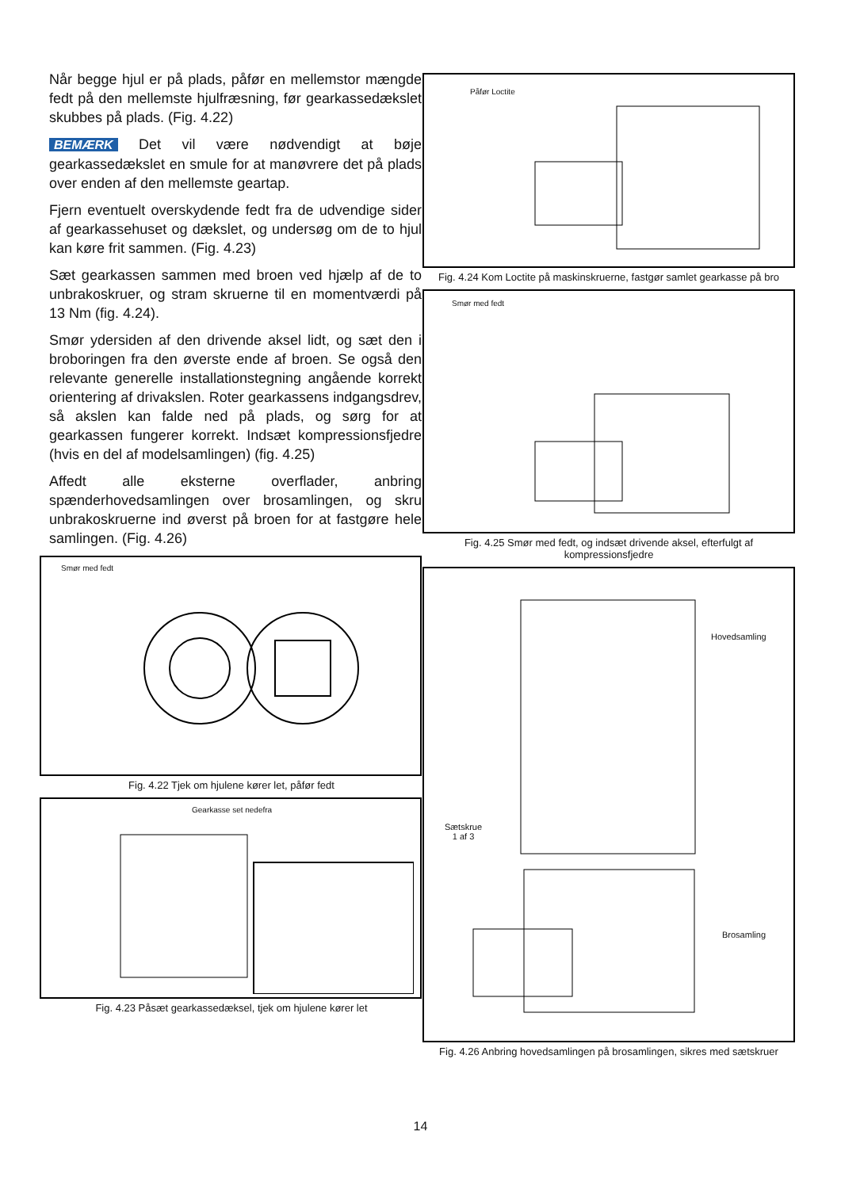Når begge hjul er på plads, påfør en mellemstor mængde fedt på den mellemste hjulfræsning, før gearkassedækslet skubbes på plads. (Fig. 4.22)
BEMÆRK Det vil være nødvendigt at bøje gearkassedækslet en smule for at manøvrere det på plads over enden af den mellemste geartap.
Fjern eventuelt overskydende fedt fra de udvendige sider af gearkassehuset og dækslet, og undersøg om de to hjul kan køre frit sammen. (Fig. 4.23)
Sæt gearkassen sammen med broen ved hjælp af de to unbrakoskruer, og stram skruerne til en momentværdi på 13 Nm (fig. 4.24).
Smør ydersiden af den drivende aksel lidt, og sæt den i broboringen fra den øverste ende af broen. Se også den relevante generelle installationstegning angående korrekt orientering af drivakslen. Roter gearkassens indgangsdrev, så akslen kan falde ned på plads, og sørg for at gearkassen fungerer korrekt. Indsæt kompressionsfjedre (hvis en del af modelsamlingen) (fig. 4.25)
Affedt alle eksterne overflader, anbring spænderhovedsamlingen over brosamlingen, og skru unbrakoskruerne ind øverst på broen for at fastgøre hele samlingen. (Fig. 4.26)
Smør med fedt
Fig. 4.22 Tjek om hjulene kører let, påfør fedt
Gearkasse set nedefra
Fig. 4.23 Påsæt gearkassedæksel, tjek om hjulene kører let
Påfør Loctite
Fig. 4.24 Kom Loctite på maskinskruerne, fastgør samlet gearkasse på bro
Smør med fedt
Fig. 4.25 Smør med fedt, og indsæt drivende aksel, efterfulgt af kompressionsfjedre
Hovedsamling
Sætskrue
1 af 3
Brosamling
Fig. 4.26 Anbring hovedsamlingen på brosamlingen, sikres med sætskruer
14